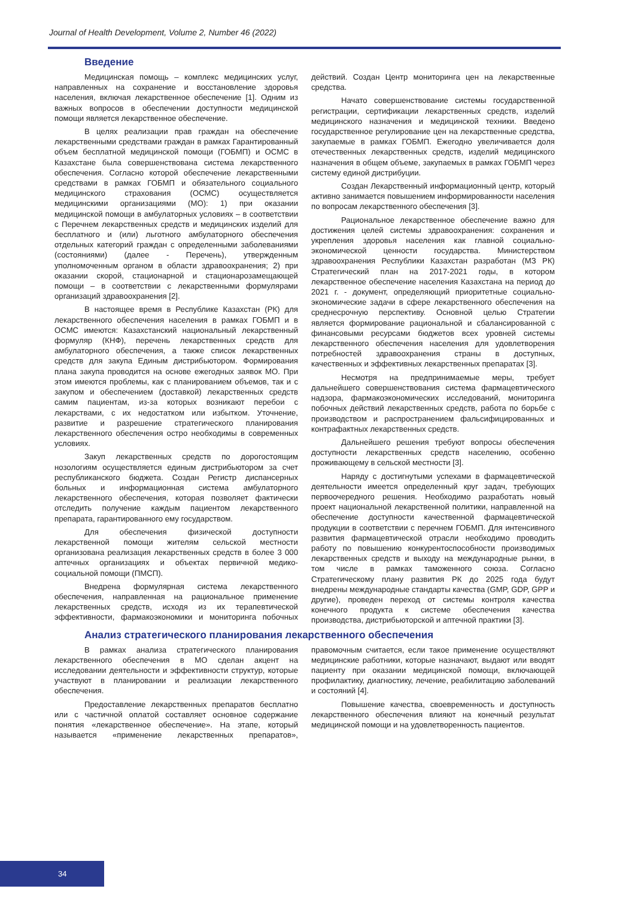Journal of Health Development, Volume 2, Number 46 (2022)
Введение
Медицинская помощь – комплекс медицинских услуг, направленных на сохранение и восстановление здоровья населения, включая лекарственное обеспечение [1]. Одним из важных вопросов в обеспечении доступности медицинской помощи является лекарственное обеспечение.
В целях реализации прав граждан на обеспечение лекарственными средствами граждан в рамках Гарантированный объем бесплатной медицинской помощи (ГОБМП) и ОСМС в Казахстане была совершенствована система лекарственного обеспечения. Согласно которой обеспечение лекарственными средствами в рамках ГОБМП и обязательного социального медицинского страхования (ОСМС) осуществляется медицинскими организациями (МО): 1) при оказании медицинской помощи в амбулаторных условиях – в соответствии с Перечнем лекарственных средств и медицинских изделий для бесплатного и (или) льготного амбулаторного обеспечения отдельных категорий граждан с определенными заболеваниями (состояниями) (далее - Перечень), утвержденным уполномоченным органом в области здравоохранения; 2) при оказании скорой, стационарной и стационарозамещающей помощи – в соответствии с лекарственными формулярами организаций здравоохранения [2].
В настоящее время в Республике Казахстан (РК) для лекарственного обеспечения населения в рамках ГОБМП и в ОСМС имеются: Казахстанский национальный лекарственный формуляр (КНФ), перечень лекарственных средств для амбулаторного обеспечения, а также список лекарственных средств для закупа Единым дистрибьютором. Формирования плана закупа проводится на основе ежегодных заявок МО. При этом имеются проблемы, как с планированием объемов, так и с закупом и обеспечением (доставкой) лекарственных средств самим пациентам, из-за которых возникают перебои с лекарствами, с их недостатком или избытком. Уточнение, развитие и разрешение стратегического планирования лекарственного обеспечения остро необходимы в современных условиях.
Закуп лекарственных средств по дорогостоящим нозологиям осуществляется единым дистрибьютором за счет республиканского бюджета. Создан Регистр диспансерных больных и информационная система амбулаторного лекарственного обеспечения, которая позволяет фактически отследить получение каждым пациентом лекарственного препарата, гарантированного ему государством.
Для обеспечения физической доступности лекарственной помощи жителям сельской местности организована реализация лекарственных средств в более 3 000 аптечных организациях и объектах первичной медико-социальной помощи (ПМСП).
Внедрена формулярная система лекарственного обеспечения, направленная на рациональное применение лекарственных средств, исходя из их терапевтической эффективности, фармакоэкономики и мониторинга побочных действий. Создан Центр мониторинга цен на лекарственные средства.
Начато совершенствование системы государственной регистрации, сертификации лекарственных средств, изделий медицинского назначения и медицинской техники. Введено государственное регулирование цен на лекарственные средства, закупаемые в рамках ГОБМП. Ежегодно увеличивается доля отечественных лекарственных средств, изделий медицинского назначения в общем объеме, закупаемых в рамках ГОБМП через систему единой дистрибуции.
Создан Лекарственный информационный центр, который активно занимается повышением информированности населения по вопросам лекарственного обеспечения [3].
Рациональное лекарственное обеспечение важно для достижения целей системы здравоохранения: сохранения и укрепления здоровья населения как главной социально-экономической ценности государства. Министерством здравоохранения Республики Казахстан разработан (МЗ РК) Стратегический план на 2017-2021 годы, в котором лекарственное обеспечение населения Казахстана на период до 2021 г. - документ, определяющий приоритетные социально-экономические задачи в сфере лекарственного обеспечения на среднесрочную перспективу. Основной целью Стратегии является формирование рациональной и сбалансированной с финансовыми ресурсами бюджетов всех уровней системы лекарственного обеспечения населения для удовлетворения потребностей здравоохранения страны в доступных, качественных и эффективных лекарственных препаратах [3].
Несмотря на предпринимаемые меры, требует дальнейшего совершенствования система фармацевтического надзора, фармакоэкономических исследований, мониторинга побочных действий лекарственных средств, работа по борьбе с производством и распространением фальсифицированных и контрафактных лекарственных средств.
Дальнейшего решения требуют вопросы обеспечения доступности лекарственных средств населению, особенно проживающему в сельской местности [3].
Наряду с достигнутыми успехами в фармацевтической деятельности имеется определенный круг задач, требующих первоочередного решения. Необходимо разработать новый проект национальной лекарственной политики, направленной на обеспечение доступности качественной фармацевтической продукции в соответствии с перечнем ГОБМП. Для интенсивного развития фармацевтической отрасли необходимо проводить работу по повышению конкурентоспособности производимых лекарственных средств и выходу на международные рынки, в том числе в рамках таможенного союза. Согласно Стратегическому плану развития РК до 2025 года будут внедрены международные стандарты качества (GMP, GDP, GPP и другие), проведен переход от системы контроля качества конечного продукта к системе обеспечения качества производства, дистрибьюторской и аптечной практики [3].
Анализ стратегического планирования лекарственного обеспечения
В рамках анализа стратегического планирования лекарственного обеспечения в МО сделан акцент на исследовании деятельности и эффективности структур, которые участвуют в планировании и реализации лекарственного обеспечения.
Предоставление лекарственных препаратов бесплатно или с частичной оплатой составляет основное содержание понятия «лекарственное обеспечение». На этапе, который называется «применение лекарственных препаратов», правомочным считается, если такое применение осуществляют медицинские работники, которые назначают, выдают или вводят пациенту при оказании медицинской помощи, включающей профилактику, диагностику, лечение, реабилитацию заболеваний и состояний [4].
Повышение качества, своевременность и доступность лекарственного обеспечения влияют на конечный результат медицинской помощи и на удовлетворенность пациентов.
34